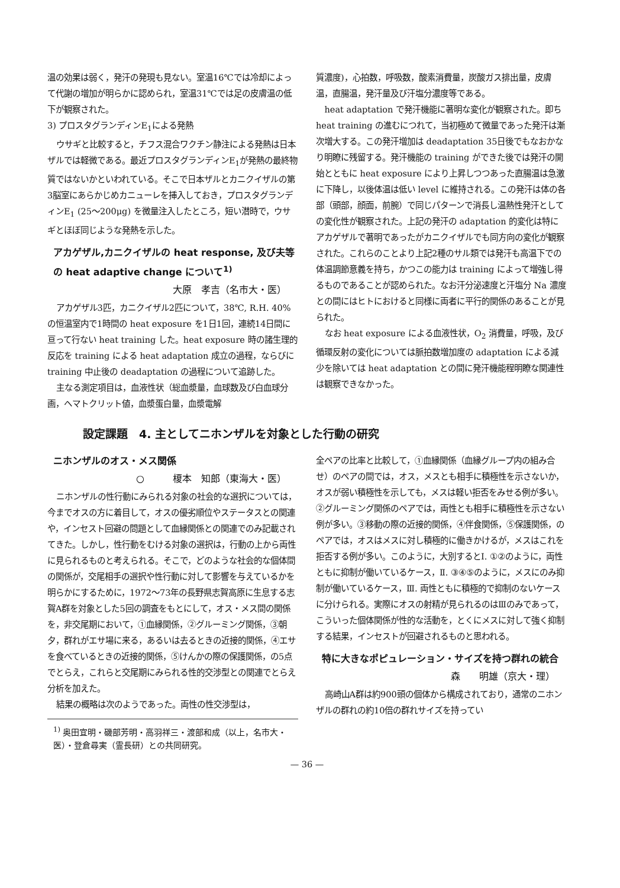温の効果は弱く，発汗の発現も見ない。室温16℃では冷却によって代謝の増加が明らかに認められ，室温31℃では足の皮膚温の低下が観察された。
3) プロスタグランディンE<sub>1</sub>による発熱
ウサギと比較すると，チフス混合ワクチン静注による発熱は日本ザルでは軽微である。最近プロスタグランディンE<sub>1</sub>が発熱の最終物質ではないかといわれている。そこで日本ザルとカニクイザルの第3脳室にあらかじめカニューレを挿入しておき，プロスタグランディンE<sub>1</sub> (25〜200μg) を微量注入したところ，短い潜時で，ウサギとほぼ同じような発熱を示した。
アカゲザル,カニクイザルの heat response, 及び夫等の heat adaptive change について<sup>1)</sup>
大原　孝吉（名市大・医）
アカゲザル3匹，カニクイザル2匹について，38℃, R.H. 40%の恒温室内で1時間の heat exposure を1日1回，連続14日間に亘って行ない heat training した。heat exposure 時の諸生理的反応を training による heat adaptation 成立の過程，ならびに training 中止後の deadaptation の過程について追跡した。
主なる測定項目は，血液性状（総血漿量，血球数及び白血球分画，ヘマトクリット値，血漿蛋白量，血漿電解
質濃度)，心拍数，呼吸数，酸素消費量，炭酸ガス排出量，皮膚温，直腸温，発汗量及び汗塩分濃度等である。
heat adaptation で発汗機能に著明な変化が観察された。即ち heat training の進むにつれて，当初極めて微量であった発汗は漸次増大する。この発汗増加は deadaptation 35日後でもなおかなり明瞭に残留する。発汗機能の training ができた後では発汗の開始とともに heat exposure により上昇しつつあった直腸温は急激に下降し，以後体温は低い level に維持される。この発汗は体の各部（頭部，顔面，前腕）で同じパターンで消長し温熱性発汗としての変化性が観察された。上記の発汗の adaptation 的変化は特にアカゲザルで著明であったがカニクイザルでも同方向の変化が観察された。これらのことより上記2種のサル類では発汗も高温下での体温調節意義を持ち，かつこの能力は training によって増強し得るものであることが認められた。なお汗分泌速度と汗塩分 Na 濃度との間にはヒトにおけると同様に両者に平行的関係のあることが見られた。
なお heat exposure による血液性状，O<sub>2</sub> 消費量，呼吸，及び循環反射の変化については脈拍数増加度の adaptation による減少を除いては heat adaptation との間に発汗機能程明瞭な関連性は観察できなかった。
設定課題　4. 主としてニホンザルを対象とした行動の研究
ニホンザルのオス・メス関係
○　　　榎本　知郎（東海大・医）
ニホンザルの性行動にみられる対象の社会的な選択については，今までオスの方に着目して，オスの優劣順位やステータスとの関連や，インセスト回避の問題として血縁関係との関連でのみ記載されてきた。しかし，性行動をむける対象の選択は，行動の上から両性に見られるものと考えられる。そこで，どのような社会的な個体間の関係が，交尾相手の選択や性行動に対して影響を与えているかを明らかにするために，1972〜73年の長野県志賀高原に生息する志賀A群を対象とした5回の調査をもとにして，オス・メス間の関係を，非交尾期において，①血縁関係，②グルーミング関係，③朝夕，群れがエサ場に来る，あるいは去るときの近接的関係，④エサを食べているときの近接的関係，⑤けんかの際の保護関係，の5点でとらえ，これらと交尾期にみられる性的交渉型との関連でとらえ分析を加えた。
結果の概略は次のようであった。両性の性交渉型は，
<sup>1)</sup> 奥田宜明・磯部芳明・高羽祥三・渡部和成（以上，名市大・医）・登倉尋実（霊長研）との共同研究。
全ペアの比率と比較して，①血縁関係（血縁グループ内の組み合せ）のペアの間では，オス，メスとも相手に積極性を示さないか，オスが弱い積極性を示しても，メスは軽い拒否をみせる例が多い。②グルーミング関係のペアでは，両性とも相手に積極性を示さない例が多い。③移動の際の近接的関係，④伴食関係，⑤保護関係，のペアでは，オスはメスに対し積極的に働きかけるが，メスはこれを拒否する例が多い。このように，大別するとⅠ. ①②のように，両性ともに抑制が働いているケース，Ⅱ. ③④⑤のように，メスにのみ抑制が働いているケース，Ⅲ. 両性ともに積極的で抑制のないケースに分けられる。実際にオスの射精が見られるのはⅢのみであって，こういった個体関係が性的な活動を，とくにメスに対して強く抑制する結果，インセストが回避されるものと思われる。
特に大きなポピュレーション・サイズを持つ群れの統合
森　　明雄（京大・理）
高崎山A群は約900頭の個体から構成されており，通常のニホンザルの群れの約10倍の群れサイズを持ってい
— 36 —